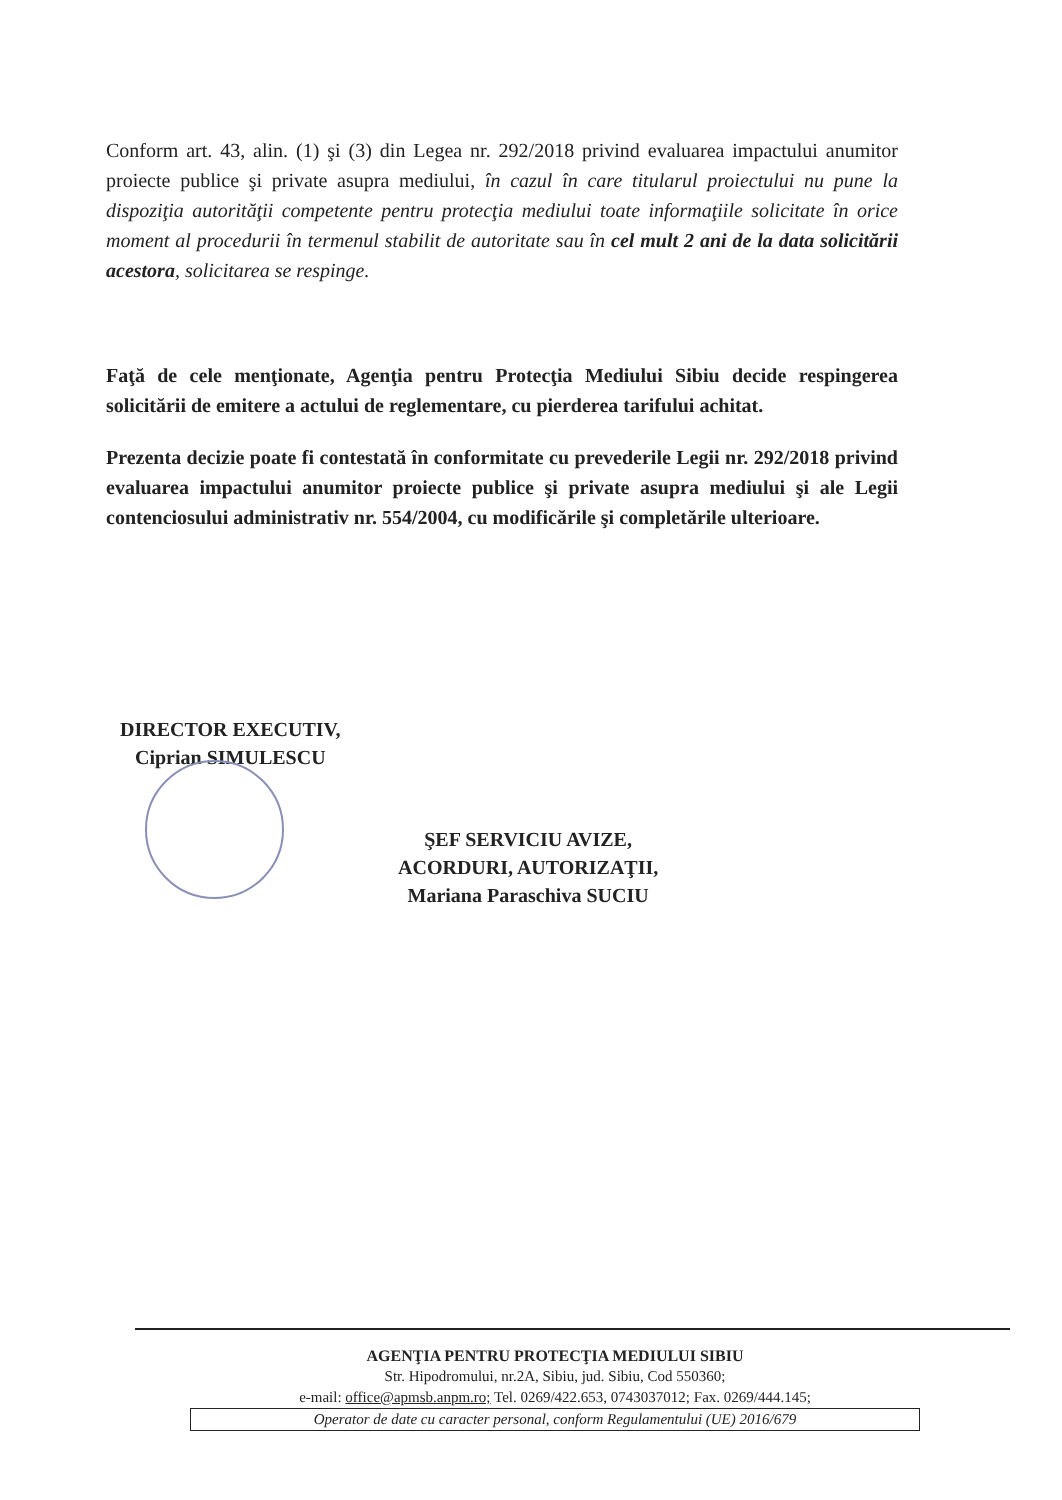Conform art. 43, alin. (1) şi (3) din Legea nr. 292/2018 privind evaluarea impactului anumitor proiecte publice şi private asupra mediului, în cazul în care titularul proiectului nu pune la dispoziţia autorităţii competente pentru protecţia mediului toate informaţiile solicitate în orice moment al procedurii în termenul stabilit de autoritate sau în cel mult 2 ani de la data solicitării acestora, solicitarea se respinge.
Faţă de cele menţionate, Agenţia pentru Protecţia Mediului Sibiu decide respingerea solicitării de emitere a actului de reglementare, cu pierderea tarifului achitat.
Prezenta decizie poate fi contestată în conformitate cu prevederile Legii nr. 292/2018 privind evaluarea impactului anumitor proiecte publice şi private asupra mediului şi ale Legii contenciosului administrativ nr. 554/2004, cu modificările şi completările ulterioare.
DIRECTOR EXECUTIV,
Ciprian SIMULESCU
ŞEF SERVICIU AVIZE,
ACORDURI, AUTORIZAŢII,
Mariana Paraschiva SUCIU
AGENŢIA PENTRU PROTECŢIA MEDIULUI SIBIU
Str. Hipodromului, nr.2A, Sibiu, jud. Sibiu, Cod 550360;
e-mail: office@apmsb.anpm.ro; Tel. 0269/422.653, 0743037012; Fax. 0269/444.145;
Operator de date cu caracter personal, conform Regulamentului (UE) 2016/679